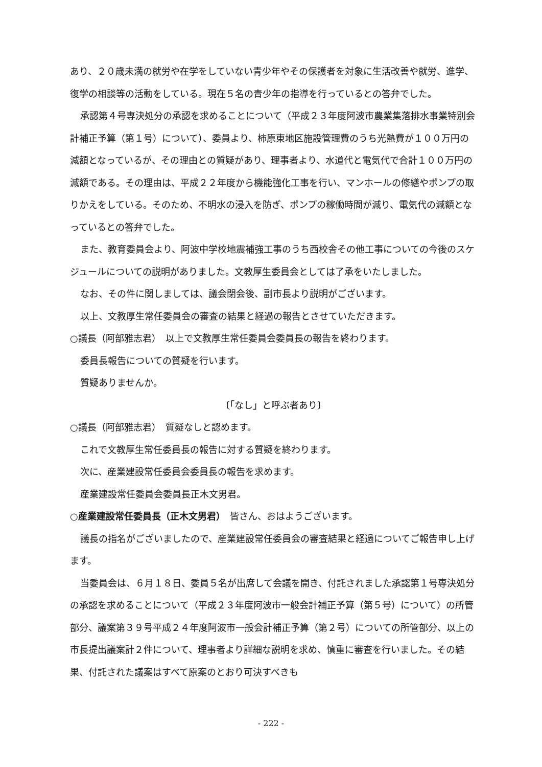あり、２０歳未満の就労や在学をしていない青少年やその保護者を対象に生活改善や就労、進学、復学の相談等の活動をしている。現在５名の青少年の指導を行っているとの答弁でした。
承認第４号専決処分の承認を求めることについて（平成２３年度阿波市農業集落排水事業特別会計補正予算（第１号）について）、委員より、柿原東地区施設管理費のうち光熱費が１００万円の減額となっているが、その理由との質疑があり、理事者より、水道代と電気代で合計１００万円の減額である。その理由は、平成２２年度から機能強化工事を行い、マンホールの修繕やポンプの取りかえをしている。そのため、不明水の浸入を防ぎ、ポンプの稼働時間が減り、電気代の減額となっているとの答弁でした。
また、教育委員会より、阿波中学校地震補強工事のうち西校舎その他工事についての今後のスケジュールについての説明がありました。文教厚生委員会としては了承をいたしました。
なお、その件に関しましては、議会閉会後、副市長より説明がございます。
以上、文教厚生常任委員会の審査の結果と経過の報告とさせていただきます。
○議長（阿部雅志君）　以上で文教厚生常任委員会委員長の報告を終わります。
委員長報告についての質疑を行います。
質疑ありませんか。
〔「なし」と呼ぶ者あり〕
○議長（阿部雅志君）　質疑なしと認めます。
これで文教厚生常任委員長の報告に対する質疑を終わります。
次に、産業建設常任委員会委員長の報告を求めます。
産業建設常任委員会委員長正木文男君。
○産業建設常任委員長（正木文男君）　皆さん、おはようございます。
議長の指名がございましたので、産業建設常任委員会の審査結果と経過についてご報告申し上げます。
当委員会は、６月１８日、委員５名が出席して会議を開き、付託されました承認第１号専決処分の承認を求めることについて（平成２３年度阿波市一般会計補正予算（第５号）について）の所管部分、議案第３９号平成２４年度阿波市一般会計補正予算（第２号）についての所管部分、以上の市長提出議案計２件について、理事者より詳細な説明を求め、慎重に審査を行いました。その結果、付託された議案はすべて原案のとおり可決すべきも
- 222 -